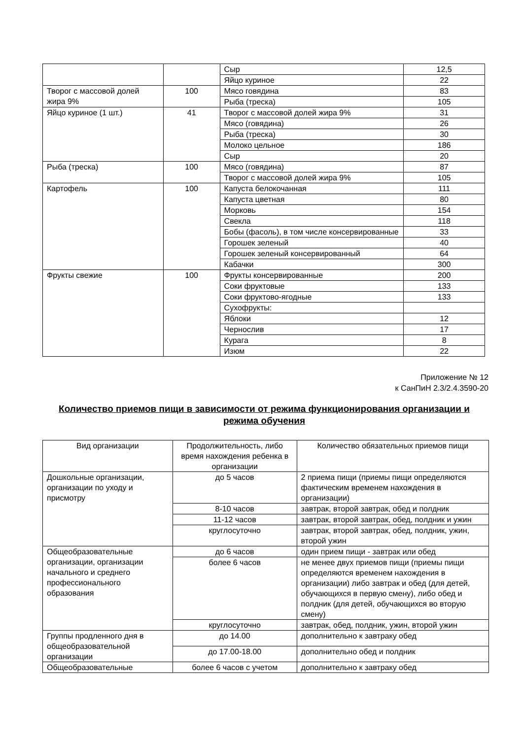| | | Сыр | 12,5 |
| | | Яйцо куриное | 22 |
| Творог с массовой долей жира 9% | 100 | Мясо говядина | 83 |
| | | Рыба (треска) | 105 |
| Яйцо куриное (1 шт.) | 41 | Творог с массовой долей жира 9% | 31 |
| | | Мясо (говядина) | 26 |
| | | Рыба (треска) | 30 |
| | | Молоко цельное | 186 |
| | | Сыр | 20 |
| Рыба (треска) | 100 | Мясо (говядина) | 87 |
| | | Творог с массовой долей жира 9% | 105 |
| Картофель | 100 | Капуста белокочанная | 111 |
| | | Капуста цветная | 80 |
| | | Морковь | 154 |
| | | Свекла | 118 |
| | | Бобы (фасоль), в том числе консервированные | 33 |
| | | Горошек зеленый | 40 |
| | | Горошек зеленый консервированный | 64 |
| | | Кабачки | 300 |
| Фрукты свежие | 100 | Фрукты консервированные | 200 |
| | | Соки фруктовые | 133 |
| | | Соки фруктово-ягодные | 133 |
| | | Сухофрукты: | |
| | | Яблоки | 12 |
| | | Чернослив | 17 |
| | | Курага | 8 |
| | | Изюм | 22 |
Приложение № 12
к СанПиН 2.3/2.4.3590-20
Количество приемов пищи в зависимости от режима функционирования организации и режима обучения
| Вид организации | Продолжительность, либо время нахождения ребенка в организации | Количество обязательных приемов пищи |
| Дошкольные организации, организации по уходу и присмотру | до 5 часов | 2 приема пищи (приемы пищи определяются фактическим временем нахождения в организации) |
| | 8-10 часов | завтрак, второй завтрак, обед и полдник |
| | 11-12 часов | завтрак, второй завтрак, обед, полдник и ужин |
| | круглосуточно | завтрак, второй завтрак, обед, полдник, ужин, второй ужин |
| Общеобразовательные организации, организации начального и среднего профессионального образования | до 6 часов | один прием пищи - завтрак или обед |
| | более 6 часов | не менее двух приемов пищи (приемы пищи определяются временем нахождения в организации) либо завтрак и обед (для детей, обучающихся в первую смену), либо обед и полдник (для детей, обучающихся во вторую смену) |
| | круглосуточно | завтрак, обед, полдник, ужин, второй ужин |
| Группы продленного дня в общеобразовательной организации | до 14.00 | дополнительно к завтраку обед |
| | до 17.00-18.00 | дополнительно обед и полдник |
| Общеобразовательные | более 6 часов с учетом | дополнительно к завтраку обед |